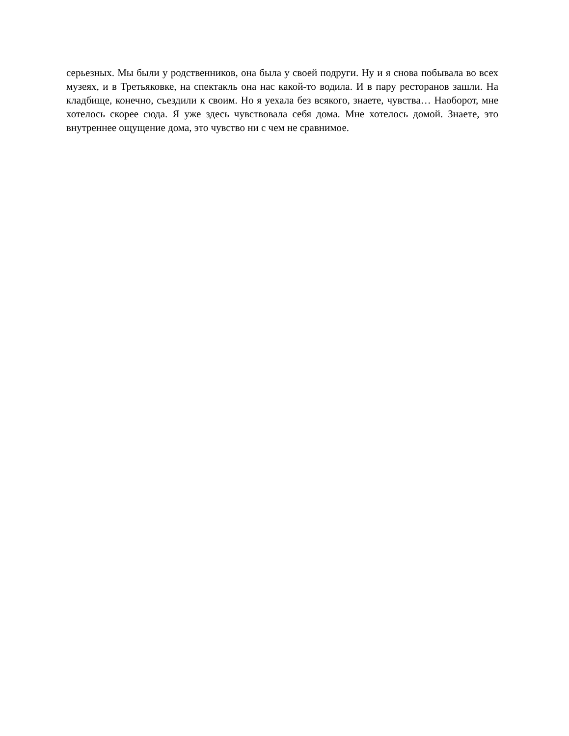серьезных. Мы были у родственников, она была у своей подруги. Ну и я снова побывала во всех музеях, и в Третьяковке, на спектакль она нас какой-то водила. И в пару ресторанов зашли. На кладбище, конечно, съездили к своим. Но я уехала без всякого, знаете, чувства… Наоборот, мне хотелось скорее сюда. Я уже здесь чувствовала себя дома. Мне хотелось домой. Знаете, это внутреннее ощущение дома, это чувство ни с чем не сравнимое.